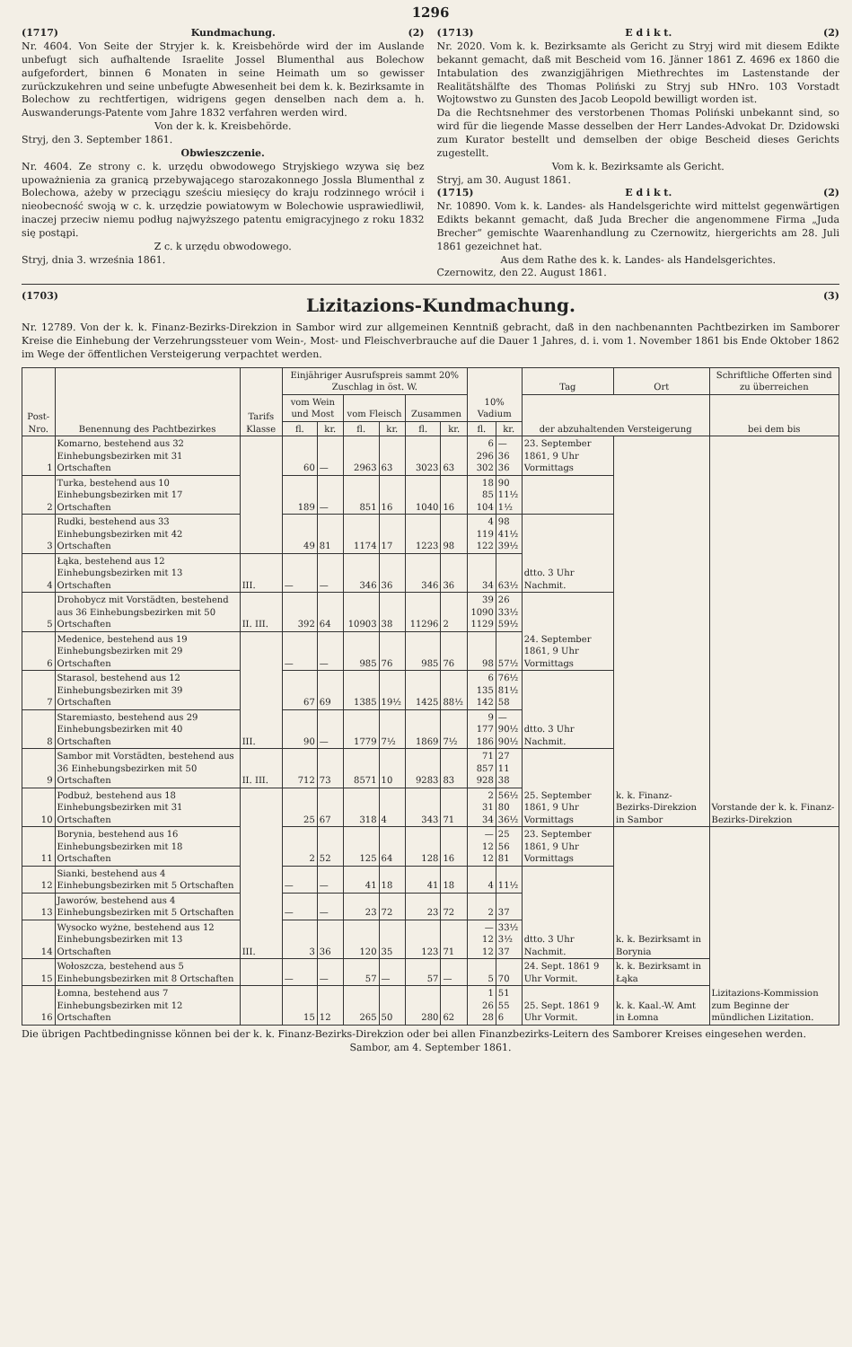1296
(1717) Kundmachung. (2)
Nr. 4604. Von Seite der Stryjer k. k. Kreisbehörde wird der im Auslande unbefugt sich aufhaltende Israelite Jossel Blumenthal aus Bolechow aufgefordert, binnen 6 Monaten in seine Heimath um so gewisser zurückzukehren und seine unbefugte Abwesenheit bei dem k. k. Bezirksamte in Bolechow zu rechtfertigen, widrigens gegen denselben nach dem a. h. Auswanderungs-Patente vom Jahre 1832 verfahren werden wird.
Von der k. k. Kreisbehörde.
Stryj, den 3. September 1861.
Obwieszczenie.
Nr. 4604. Ze strony c. k. urzędu obwodowego Stryjskiego wzywa się bez upoważnienia za granicą przebywającego starozakonnego Jossla Blumenthal z Bolechowa, ażeby w przeciągu sześciu miesięcy do kraju rodzinnego wrócił i nieobecność swoją w c. k. urzędzie powiatowym w Bolechowie usprawiedliwił, inaczej przeciw niemu podług najwyższego patentu emigracyjnego z roku 1832 się postąpi.
Z c. k urzędu obwodowego.
Stryj, dnia 3. września 1861.
(1713) E d i k t. (2)
Nr. 2020. Vom k. k. Bezirksamte als Gericht zu Stryj wird mit diesem Edikte bekannt gemacht, daß mit Bescheid vom 16. Jänner 1861 Z. 4696 ex 1860 die Intabulation des zwanzigjährigen Miethrechtes im Lastenstande der Realitätshälfte des Thomas Poliński zu Stryj sub HNro. 103 Vorstadt Wojtowstwo zu Gunsten des Jacob Leopold bewilligt worden ist.
Da die Rechtsnehmer des verstorbenen Thomas Poliński unbekannt sind, so wird für die liegende Masse desselben der Herr Landes-Advokat Dr. Dzidowski zum Kurator bestellt und demselben der obige Bescheid dieses Gerichts zugestellt.
Vom k. k. Bezirksamte als Gericht.
Stryj, am 30. August 1861.
(1715) E d i k t. (2)
Nr. 10890. Vom k. k. Landes- als Handelsgerichte wird mittelst gegenwärtigen Edikts bekannt gemacht, daß Juda Brecher die angenommene Firma „Juda Brecher“ gemischte Waarenhandlung zu Czernowitz, hiergerichts am 28. Juli 1861 gezeichnet hat.
Aus dem Rathe des k. k. Landes- als Handelsgerichtes.
Czernowitz, den 22. August 1861.
(1703)
Lizitazions-Kundmachung.
(3)
Nr. 12789. Von der k. k. Finanz-Bezirks-Direkzion in Sambor wird zur allgemeinen Kenntniß gebracht, daß in den nachbenannten Pachtbezirken im Samborer Kreise die Einhebung der Verzehrungssteuer vom Wein-, Most- und Fleischverbrauche auf die Dauer 1 Jahres, d. i. vom 1. November 1861 bis Ende Oktober 1862 im Wege der öffentlichen Versteigerung verpachtet werden.
| Post-Nro. | Benennung des Pachtbezirkes | Tarifs Klasse | Einjähriger Ausrufspreis sammt 20% Zuschlag in öst. W. | | | | | | 10% Vadium | | Tag | Ort | Schriftliche Offerten sind zu überreichen |
| --- | --- | --- | --- | --- | --- | --- | --- | --- | --- | --- | --- | --- | --- |
| | | | vom Wein und Most | | vom Fleisch | | Zusammen | | | | der abzuhaltenden Versteigerung | | bei dem bis |
| | | | fl. | kr. | fl. | kr. | fl. | kr. | fl. | kr. | | | |
| 1 | Komarno, bestehend aus 32 Einhebungsbezirken mit 31 Ortschaften | | 60 | — | 2963 | 63 | 3023 | 63 | 6 296 302 | — 36 36 | 23. September 1861, 9 Uhr Vormittags | k. k. Finanz-Bezirks-Direkzion in Sambor | Vorstande der k. k. Finanz-Bezirks-Direkzion |
| 2 | Turka, bestehend aus 10 Einhebungsbezirken mit 17 Ortschaften | | 189 | — | 851 | 16 | 1040 | 16 | 18 85 104 | 90 11½ 1½ | | | |
| 3 | Rudki, bestehend aus 33 Einhebungsbezirken mit 42 Ortschaften | | 49 | 81 | 1174 | 17 | 1223 | 98 | 4 119 122 | 98 41½ 39½ | dtto. 3 Uhr Nachmit. | | |
| 4 | Łąka, bestehend aus 12 Einhebungsbezirken mit 13 Ortschaften | III. | — | — | 346 | 36 | 346 | 36 | 34 | 63½ | | | |
| 5 | Drohobycz mit Vorstädten, bestehend aus 36 Einhebungsbezirken mit 50 Ortschaften | II. III. | 392 | 64 | 10903 | 38 | 11296 | 2 | 39 1090 1129 | 26 33½ 59½ | 24. September 1861, 9 Uhr Vormittags | | |
| 6 | Medenice, bestehend aus 19 Einhebungsbezirken mit 29 Ortschaften | III. | — | — | 985 | 76 | 985 | 76 | 98 | 57½ | | | |
| 7 | Starasol, bestehend aus 12 Einhebungsbezirken mit 39 Ortschaften | | 67 | 69 | 1385 | 19½ | 1425 | 88½ | 6 135 142 | 76½ 81½ 58 | dtto. 3 Uhr Nachmit. | | |
| 8 | Staremiasto, bestehend aus 29 Einhebungsbezirken mit 40 Ortschaften | | 90 | — | 1779 | 7½ | 1869 | 7½ | 9 177 186 | — 90½ 90½ | | | |
| 9 | Sambor mit Vorstädten, bestehend aus 36 Einhebungsbezirken mit 50 Ortschaften | II. III. | 712 | 73 | 8571 | 10 | 9283 | 83 | 71 857 928 | 27 11 38 | 25. September 1861, 9 Uhr Vormittags | | |
| 10 | Podbuż, bestehend aus 18 Einhebungsbezirken mit 31 Ortschaften | III. | 25 | 67 | 318 | 4 | 343 | 71 | 2 31 34 | 56½ 80 36½ | | | |
| 11 | Borynia, bestehend aus 16 Einhebungsbezirken mit 18 Ortschaften | | 2 | 52 | 125 | 64 | 128 | 16 | — 12 12 | 25 56 81 | 23. September 1861, 9 Uhr Vormittags | k. k. Bezirksamt in Borynia | Lizitazions-Kommission zum Beginne der mündlichen Lizitation. |
| 12 | Sianki, bestehend aus 4 Einhebungsbezirken mit 5 Ortschaften | | — | — | 41 | 18 | 41 | 18 | 4 | 11½ | dtto. 3 Uhr Nachmit. | | |
| 13 | Jaworów, bestehend aus 4 Einhebungsbezirken mit 5 Ortschaften | | — | — | 23 | 72 | 23 | 72 | 2 | 37 | | | |
| 14 | Wysocko wyżne, bestehend aus 12 Einhebungsbezirken mit 13 Ortschaften | | 3 | 36 | 120 | 35 | 123 | 71 | — 12 12 | 33½ 3½ 37 | | | |
| 15 | Wołoszcza, bestehend aus 5 Einhebungsbezirken mit 8 Ortschaften | | — | — | 57 | — | 57 | — | 5 | 70 | 24. Sept. 1861 9 Uhr Vormit. | k. k. Bezirksamt in Łąka | |
| 16 | Łomna, bestehend aus 7 Einhebungsbezirken mit 12 Ortschaften | | 15 | 12 | 265 | 50 | 280 | 62 | 1 26 28 | 51 55 6 | 25. Sept. 1861 9 Uhr Vormit. | k. k. Kaal.-W. Amt in Łomna | |
Die übrigen Pachtbedingnisse können bei der k. k. Finanz-Bezirks-Direkzion oder bei allen Finanzbezirks-Leitern des Samborer Kreises eingesehen werden.
Sambor, am 4. September 1861.